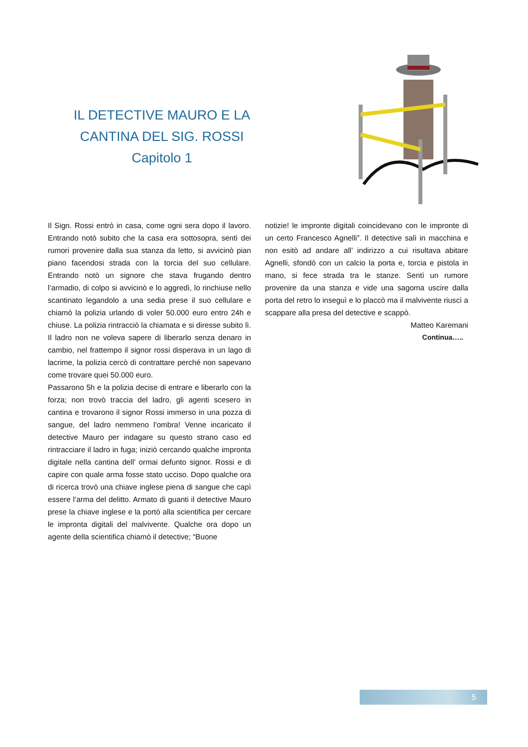IL DETECTIVE MAURO E LA
CANTINA DEL SIG. ROSSI
Capitolo 1
Il Sign. Rossi entrò in casa, come ogni sera dopo il lavoro. Entrando notò subito che la casa era sottosopra, sentì dei rumori provenire dalla sua stanza da letto, si avvicinò pian piano facendosi strada con la torcia del suo cellulare. Entrando notò un signore che stava frugando dentro l’armadio, di colpo si avvicinò e lo aggredì, lo rinchiuse nello scantinato legandolo a una sedia prese il suo cellulare e chiamò la polizia urlando di voler 50.000 euro entro 24h e chiuse. La polizia rintracciò la chiamata e si diresse subito lì. Il ladro non ne voleva sapere di liberarlo senza denaro in cambio, nel frattempo il signor rossi disperava in un lago di lacrime, la polizia cercò di contrattare perché non sapevano come trovare quei 50.000 euro.
Passarono 5h e la polizia decise di entrare e liberarlo con la forza; non trovò traccia del ladro, gli agenti scesero in cantina e trovarono il signor Rossi immerso in una pozza di sangue, del ladro nemmeno l’ombra! Venne incaricato il detective Mauro per indagare su questo strano caso ed rintracciare il ladro in fuga; iniziò cercando qualche impronta digitale nella cantina dell’ ormai defunto signor. Rossi e di capire con quale arma fosse stato ucciso. Dopo qualche ora di ricerca trovò una chiave inglese piena di sangue che capì essere l’arma del delitto. Armato di guanti il detective Mauro prese la chiave inglese e la portò alla scientifica per cercare le impronta digitali del malvivente. Qualche ora dopo un agente della scientifica chiamò il detective; “Buone
notizie! le impronte digitali coincidevano con le impronte di un certo Francesco Agnelli”. Il detective salì in macchina e non esitò ad andare all’ indirizzo a cui risultava abitare Agnelli, sfondò con un calcio la porta e, torcia e pistola in mano, si fece strada tra le stanze. Sentì un rumore provenire da una stanza e vide una sagoma uscire dalla porta del retro lo inseguì e lo placcò ma il malvivente riuscì a scappare alla presa del detective e scappò.
Matteo Karemani
Continua…..
5